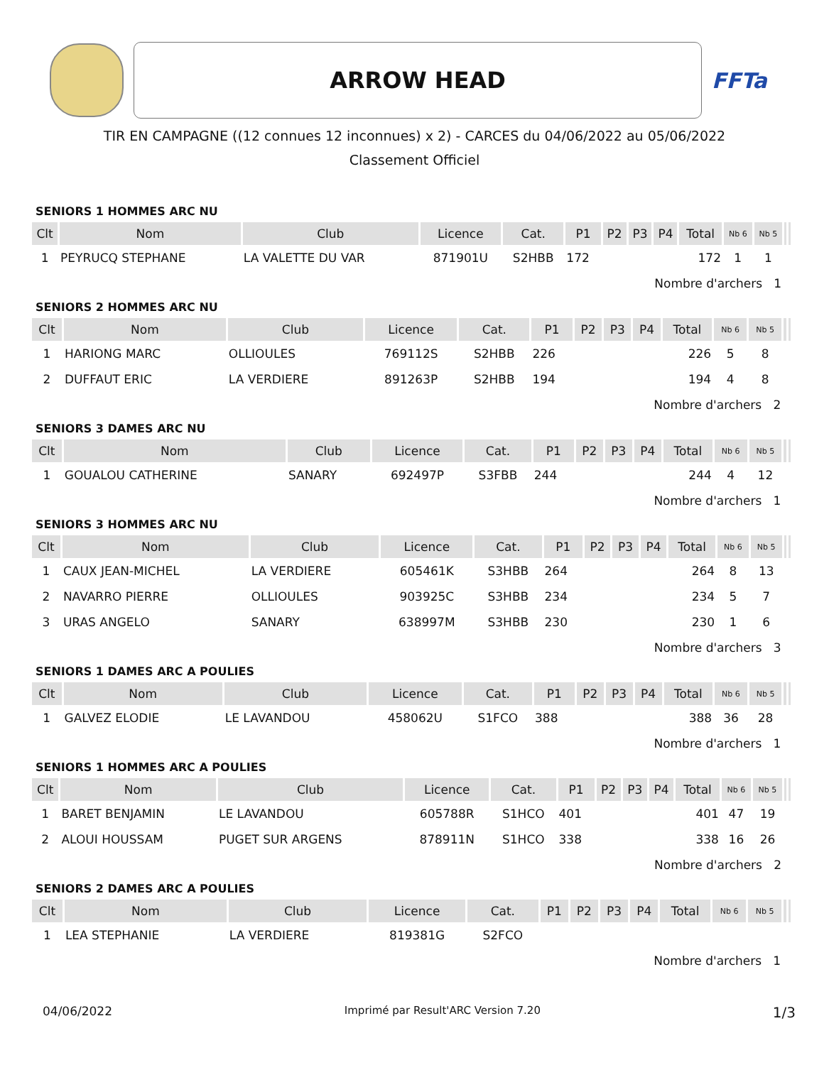ARROW HEAD
FFTa
TIR EN CAMPAGNE ((12 connues 12 inconnues) x 2) - CARCES du 04/06/2022 au 05/06/2022
Classement Officiel
SENIORS 1 HOMMES ARC NU
| Clt | Nom | Club | Licence | Cat. | P1 | P2 | P3 | P4 | Total | Nb 6 | Nb 5 | | |
| --- | --- | --- | --- | --- | --- | --- | --- | --- | --- | --- | --- | --- | --- |
| 1 | PEYRUCQ STEPHANE | LA VALETTE DU VAR | 871901U | S2HBB | 172 | | | | 172 | 1 | 1 | | |
| Nombre d'archers 1 | | | | | | | | | | | | | |
SENIORS 2 HOMMES ARC NU
| Clt | Nom | Club | Licence | Cat. | P1 | P2 | P3 | P4 | Total | Nb 6 | Nb 5 | | |
| --- | --- | --- | --- | --- | --- | --- | --- | --- | --- | --- | --- | --- | --- |
| 1 | HARIONG MARC | OLLIOULES | 769112S | S2HBB | 226 | | | | 226 | 5 | 8 | | |
| 2 | DUFFAUT ERIC | LA VERDIERE | 891263P | S2HBB | 194 | | | | 194 | 4 | 8 | | |
| Nombre d'archers 2 | | | | | | | | | | | | | |
SENIORS 3 DAMES ARC NU
| Clt | Nom | Club | Licence | Cat. | P1 | P2 | P3 | P4 | Total | Nb 6 | Nb 5 | | |
| --- | --- | --- | --- | --- | --- | --- | --- | --- | --- | --- | --- | --- | --- |
| 1 | GOUALOU CATHERINE | SANARY | 692497P | S3FBB | 244 | | | | 244 | 4 | 12 | | |
| Nombre d'archers 1 | | | | | | | | | | | | | |
SENIORS 3 HOMMES ARC NU
| Clt | Nom | Club | Licence | Cat. | P1 | P2 | P3 | P4 | Total | Nb 6 | Nb 5 | | |
| --- | --- | --- | --- | --- | --- | --- | --- | --- | --- | --- | --- | --- | --- |
| 1 | CAUX JEAN-MICHEL | LA VERDIERE | 605461K | S3HBB | 264 | | | | 264 | 8 | 13 | | |
| 2 | NAVARRO PIERRE | OLLIOULES | 903925C | S3HBB | 234 | | | | 234 | 5 | 7 | | |
| 3 | URAS ANGELO | SANARY | 638997M | S3HBB | 230 | | | | 230 | 1 | 6 | | |
| Nombre d'archers 3 | | | | | | | | | | | | | |
SENIORS 1 DAMES ARC A POULIES
| Clt | Nom | Club | Licence | Cat. | P1 | P2 | P3 | P4 | Total | Nb 6 | Nb 5 | | |
| --- | --- | --- | --- | --- | --- | --- | --- | --- | --- | --- | --- | --- | --- |
| 1 | GALVEZ ELODIE | LE LAVANDOU | 458062U | S1FCO | 388 | | | | 388 | 36 | 28 | | |
| Nombre d'archers 1 | | | | | | | | | | | | | |
SENIORS 1 HOMMES ARC A POULIES
| Clt | Nom | Club | Licence | Cat. | P1 | P2 | P3 | P4 | Total | Nb 6 | Nb 5 | | |
| --- | --- | --- | --- | --- | --- | --- | --- | --- | --- | --- | --- | --- | --- |
| 1 | BARET BENJAMIN | LE LAVANDOU | 605788R | S1HCO | 401 | | | | 401 | 47 | 19 | | |
| 2 | ALOUI HOUSSAM | PUGET SUR ARGENS | 878911N | S1HCO | 338 | | | | 338 | 16 | 26 | | |
| Nombre d'archers 2 | | | | | | | | | | | | | |
SENIORS 2 DAMES ARC A POULIES
| Clt | Nom | Club | Licence | Cat. | P1 | P2 | P3 | P4 | Total | Nb 6 | Nb 5 | | |
| --- | --- | --- | --- | --- | --- | --- | --- | --- | --- | --- | --- | --- | --- |
| 1 | LEA STEPHANIE | LA VERDIERE | 819381G | S2FCO | | | | | | | | | |
| Nombre d'archers 1 | | | | | | | | | | | | | |
04/06/2022 Imprimé par Result'ARC Version 7.20 1/3